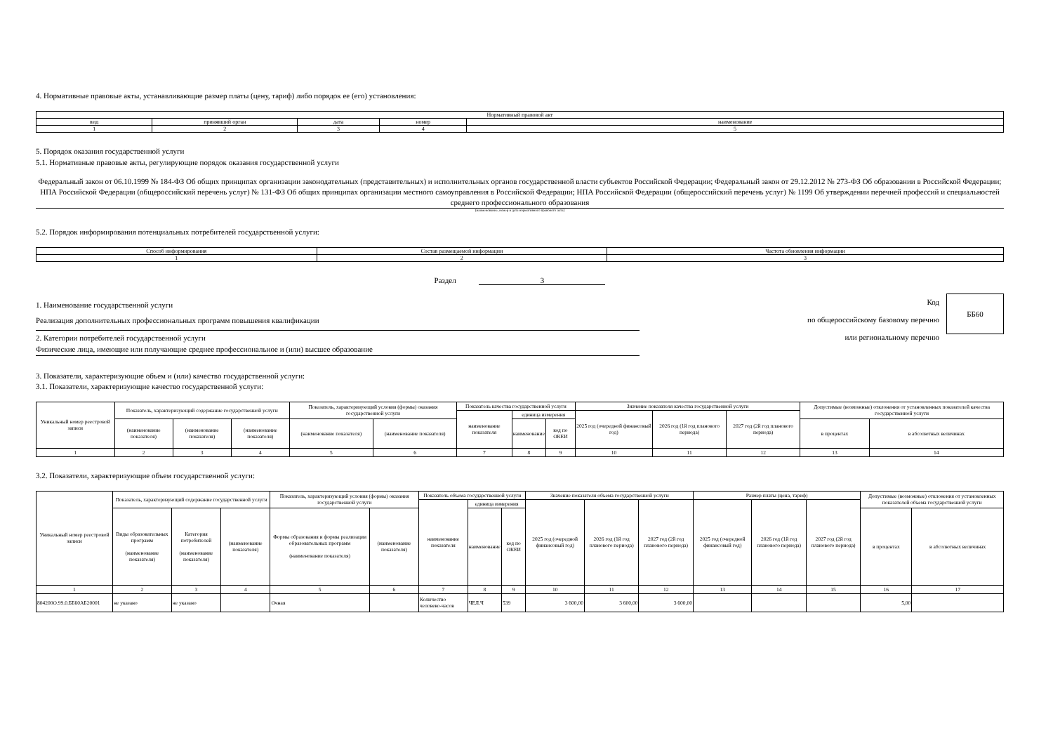4. Нормативные правовые акты, устанавливающие размер платы (цену, тариф) либо порядок ее (его) установления:
| Нормативный правовой акт | | | | |
| вид | принявший орган | дата | номер | наименование |
| 1 | 2 | 3 | 4 | 5 |
5. Порядок оказания государственной услуги
5.1. Нормативные правовые акты, регулирующие порядок оказания государственной услуги
Федеральный закон от 06.10.1999 № 184-ФЗ Об общих принципах организации законодательных (представительных) и исполнительных органов государственной власти субъектов Российской Федерации; Федеральный закон от 29.12.2012 № 273-ФЗ Об образовании в Российской Федерации; НПА Российской Федерации (общероссийский перечень услуг) № 131-ФЗ Об общих принципах организации местного самоуправления в Российской Федерации; НПА Российской Федерации (общероссийский перечень услуг) № 1199 Об утверждении перечней профессий и специальностей среднего профессионального образования
(наименование, номер и дата нормативного правового акта)
5.2. Порядок информирования потенциальных потребителей государственной услуги:
| Способ информирования | Состав размещаемой информации | Частота обновления информации |
| 1 | 2 | 3 |
Раздел 3
1. Наименование государственной услуги
Реализация дополнительных профессиональных программ повышения квалификации
2. Категории потребителей государственной услуги
Физические лица, имеющие или получающие среднее профессиональное и (или) высшее образование
Код
по общероссийскому базовому перечню
или региональному перечню
ББ60
3. Показатели, характеризующие объем и (или) качество государственной услуги:
3.1. Показатели, характеризующие качество государственной услуги:
| Уникальный номер реестровой записи | Показатель, характеризующий содержание государственной услуги | | | Показатель, характеризующий условия (формы) оказания государственной услуги | | Показатель качества государственной услуги | | | Значение показателя качества государственной услуги | | | Допустимые (возможные) отклонения от установленных показателей качества государственной услуги | |
| | | | | | | наименование показателя | единица измерения | | 2025 год (очередной финансовый год) | 2026 год (1й год планового периода) | 2027 год (2й год планового периода) | | |
| | (наименование показателя) | (наименование показателя) | (наименование показателя) | (наименование показателя) | (наименование показателя) | | наименование | код по ОКЕИ | | | | в процентах | в абсолютных величинах |
| 1 | 2 | 3 | 4 | 5 | 6 | 7 | 8 | 9 | 10 | 11 | 12 | 13 | 14 |
3.2. Показатели, характеризующие объем государственной услуги:
| Уникальный номер реестровой записи | Показатель, характеризующий содержание государственной услуги | | | Показатель, характеризующий условия (формы) оказания государственной услуги | | Показатель объема государственной услуги | | | Значение показателя объема государственной услуги | | | Размер платы (цена, тариф) | | | Допустимые (возможные) отклонения от установленных показателей объема государственной услуги | |
| | | | | | | наименование показателя | единица измерения | | 2025 год (очередной финансовый год) | 2026 год (1й год планового периода) | 2027 год (2й год планового периода) | 2025 год (очередной финансовый год) | 2026 год (1й год планового периода) | 2027 год (2й год планового периода) | | |
| | Виды образовательных программ (наименование показателя) | Категория потребителей (наименование показателя) | (наименование показателя) | Формы образования и формы реализации образовательных программ (наименование показателя) | (наименование показателя) | | наименование | код по ОКЕИ | | | | | | | в процентах | в абсолютных величинах |
| 1 | 2 | 3 | 4 | 5 | 6 | 7 | 8 | 9 | 10 | 11 | 12 | 13 | 14 | 15 | 16 | 17 |
| 804200О.99.0.ББ60АБ20001 | не указано | не указано | | Очная | | Количество человеко-часов | ЧЕЛ.Ч | 539 | 3 600,00 | 3 600,00 | 3 600,00 | | | | 5,00 | |